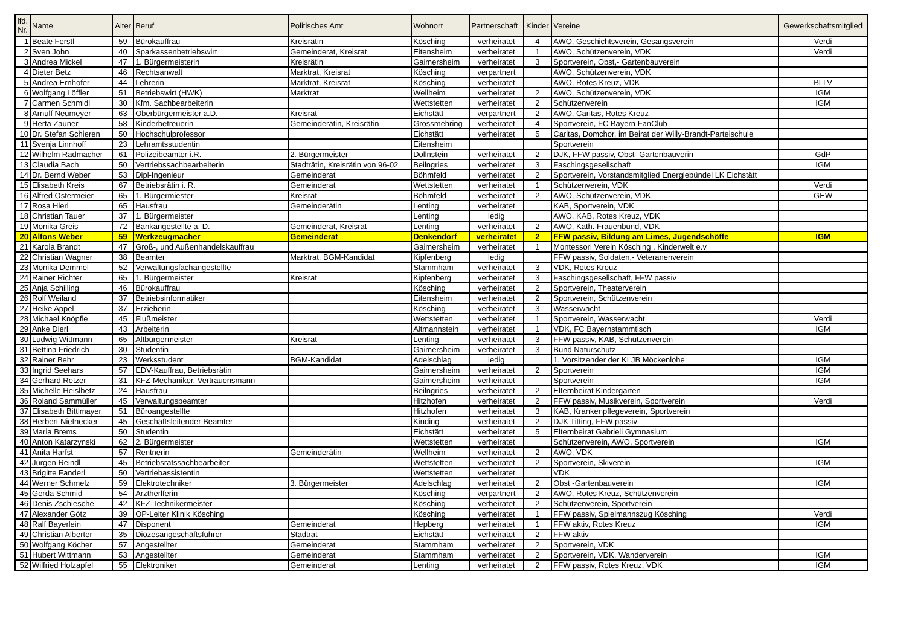| lfd. Nr. | Name | Alter | Beruf | Politisches Amt | Wohnort | Partnerschaft | Kinder | Vereine | Gewerkschaftsmitglied |
| --- | --- | --- | --- | --- | --- | --- | --- | --- | --- |
| 1 | Beate Ferstl | 59 | Bürokauffrau | Kreisrätin | Kösching | verheiratet | 4 | AWO, Geschichtsverein, Gesangsverein | Verdi |
| 2 | Sven John | 40 | Sparkassenbetriebswirt | Gemeinderat, Kreisrat | Eitensheim | verheiratet | 1 | AWO, Schützenverein, VDK | Verdi |
| 3 | Andrea Mickel | 47 | 1. Bürgermeisterin | Kreisrätin | Gaimersheim | verheiratet | 3 | Sportverein, Obst,- Gartenbauverein | |
| 4 | Dieter Betz | 46 | Rechtsanwalt | Marktrat, Kreisrat | Kösching | verpartnert | | AWO, Schützenverein, VDK | |
| 5 | Andrea Ernhofer | 44 | Lehrerin | Marktrat, Kreisrat | Kösching | verheiratet | | AWO, Rotes Kreuz, VDK | BLLV |
| 6 | Wolfgang Löffler | 51 | Betriebswirt (HWK) | Marktrat | Wellheim | verheiratet | 2 | AWO, Schützenverein, VDK | IGM |
| 7 | Carmen Schmidl | 30 | Kfm. Sachbearbeiterin | | Wettstetten | verheiratet | 2 | Schützenverein | IGM |
| 8 | Arnulf Neumeyer | 63 | Oberbürgermeister a.D. | Kreisrat | Eichstätt | verpartnert | 2 | AWO, Caritas, Rotes Kreuz | |
| 9 | Herta Zauner | 58 | Kinderbetreuerin | Gemeinderätin, Kreisrätin | Grossmehring | verheiratet | 4 | Sportverein, FC Bayern FanClub | |
| 10 | Dr. Stefan Schieren | 50 | Hochschulprofessor | | Eichstätt | verheiratet | 5 | Caritas, Domchor, im Beirat der Willy-Brandt-Parteischule | |
| 11 | Svenja Linnhoff | 23 | Lehramtsstudentin | | Eitensheim | | | Sportverein | |
| 12 | Wilhelm Radmacher | 61 | Polizeibeamter i.R. | 2. Bürgermeister | Dollnstein | verheiratet | 2 | DJK, FFW passiv, Obst- Gartenbauverin | GdP |
| 13 | Claudia Bach | 50 | Vertriebssachbearbeiterin | Stadträtin, Kreisrätin von 96-02 | Beilngries | verheiratet | 3 | Faschingsgesellschaft | IGM |
| 14 | Dr. Bernd Weber | 53 | Dipl-Ingenieur | Gemeinderat | Böhmfeld | verheiratet | 2 | Sportverein, Vorstandsmitglied Energiebündel LK Eichstätt | |
| 15 | Elisabeth Kreis | 67 | Betriebsrätin i. R. | Gemeinderat | Wettstetten | verheiratet | 1 | Schützenverein, VDK | Verdi |
| 16 | Alfred Ostermeier | 65 | 1. Bürgermiester | Kreisrat | Böhmfeld | verheiratet | 2 | AWO, Schützenverein, VDK | GEW |
| 17 | Rosa Hierl | 65 | Hausfrau | Gemeinderätin | Lenting | verheiratet | | KAB, Sportverein, VDK | |
| 18 | Christian Tauer | 37 | 1. Bürgermeister | | Lenting | ledig | | AWO, KAB, Rotes Kreuz, VDK | |
| 19 | Monika Greis | 72 | Bankangestellte a. D. | Gemeinderat, Kreisrat | Lenting | verheiratet | 2 | AWO, Kath. Frauenbund, VDK | |
| 20 | Alfons Weber | 59 | Werkzeugmacher | Gemeinderat | Denkendorf | verheiratet | 2 | FFW passiv, Bildung am Limes, Jugendschöffe | IGM |
| 21 | Karola Brandt | 47 | Groß-, und Außenhandelskauffrau | | Gaimersheim | verheiratet | 1 | Montessori Verein Kösching , Kinderwelt e.v | |
| 22 | Christian Wagner | 38 | Beamter | Marktrat, BGM-Kandidat | Kipfenberg | ledig | | FFW passiv, Soldaten,- Veteranenverein | |
| 23 | Monika Demmel | 52 | Verwaltungsfachangestellte | | Stammham | verheiratet | 3 | VDK, Rotes Kreuz | |
| 24 | Rainer Richter | 65 | 1. Bürgermeister | Kreisrat | Kipfenberg | verheiratet | 3 | Faschingsgesellschaft, FFW passiv | |
| 25 | Anja Schilling | 46 | Bürokauffrau | | Kösching | verheiratet | 2 | Sportverein, Theaterverein | |
| 26 | Rolf Weiland | 37 | Betriebsinformatiker | | Eitensheim | verheiratet | 2 | Sportverein, Schützenverein | |
| 27 | Heike Appel | 37 | Erzieherin | | Kösching | verheiratet | 3 | Wasserwacht | |
| 28 | Michael Knöpfle | 45 | Flußmeister | | Wettstetten | verheiratet | 1 | Sportverein, Wasserwacht | Verdi |
| 29 | Anke Dierl | 43 | Arbeiterin | | Altmannstein | verheiratet | 1 | VDK, FC Bayernstammtisch | IGM |
| 30 | Ludwig Wittmann | 65 | Altbürgermeister | Kreisrat | Lenting | verheiratet | 3 | FFW passiv, KAB, Schützenverein | |
| 31 | Bettina Friedrich | 30 | Studentin | | Gaimersheim | verheiratet | 3 | Bund Naturschutz | |
| 32 | Rainer Behr | 23 | Werksstudent | BGM-Kandidat | Adelschlag | ledig | | 1. Vorsitzender der KLJB Möckenlohe | IGM |
| 33 | Ingrid Seehars | 57 | EDV-Kauffrau, Betriebsrätin | | Gaimersheim | verheiratet | 2 | Sportverein | IGM |
| 34 | Gerhard Retzer | 31 | KFZ-Mechaniker, Vertrauensmann | | Gaimersheim | verheiratet | | Sportverein | IGM |
| 35 | Michelle Heislbetz | 24 | Hausfrau | | Beilngries | verheiratet | 2 | Elternbeirat Kindergarten | |
| 36 | Roland Sammüller | 45 | Verwaltungsbeamter | | Hitzhofen | verheiratet | 2 | FFW passiv, Musikverein, Sportverein | Verdi |
| 37 | Elisabeth Bittlmayer | 51 | Büroangestellte | | Hitzhofen | verheiratet | 3 | KAB, Krankenpflegeverein, Sportverein | |
| 38 | Herbert Niefnecker | 45 | Geschäftsleitender Beamter | | Kinding | verheiratet | 2 | DJK Titting, FFW passiv | |
| 39 | Maria Brems | 50 | Studentin | | Eichstätt | verheiratet | 5 | Elternbeirat Gabrieli Gymnasium | |
| 40 | Anton Katarzynski | 62 | 2. Bürgermeister | | Wettstetten | verheiratet | | Schützenverein, AWO, Sportverein | IGM |
| 41 | Anita Harfst | 57 | Rentnerin | Gemeinderätin | Wellheim | verheiratet | 2 | AWO, VDK | |
| 42 | Jürgen Reindl | 45 | Betriebsratssachbearbeiter | | Wettstetten | verheiratet | 2 | Sportverein, Skiverein | IGM |
| 43 | Brigitte Fanderl | 50 | Vertriebassistentin | | Wettstetten | verheiratet | | VDK | |
| 44 | Werner Schmelz | 59 | Elektrotechniker | 3. Bürgermeister | Adelschlag | verheiratet | 2 | Obst -Gartenbauverein | IGM |
| 45 | Gerda Schmid | 54 | Arztherlferin | | Kösching | verpartnert | 2 | AWO, Rotes Kreuz, Schützenverein | |
| 46 | Denis Zschiesche | 42 | KFZ-Technikermeister | | Kösching | verheiratet | 2 | Schützenverein, Sportverein | |
| 47 | Alexander Götz | 39 | OP-Leiter Klinik Kösching | | Kösching | verheiratet | 1 | FFW passiv, Spielmannszug Kösching | Verdi |
| 48 | Ralf Bayerlein | 47 | Disponent | Gemeinderat | Hepberg | verheiratet | 1 | FFW aktiv, Rotes Kreuz | IGM |
| 49 | Christian Alberter | 35 | Diözesangeschäftsführer | Stadtrat | Eichstätt | verheiratet | 2 | FFW aktiv | |
| 50 | Wolfgang Köcher | 57 | Angestellter | Gemeinderat | Stammham | verheiratet | 2 | Sportverein, VDK | |
| 51 | Hubert Wittmann | 53 | Angestellter | Gemeinderat | Stammham | verheiratet | 2 | Sportverein, VDK, Wanderverein | IGM |
| 52 | Wilfried Holzapfel | 55 | Elektroniker | Gemeinderat | Lenting | verheiratet | 2 | FFW passiv, Rotes Kreuz, VDK | IGM |